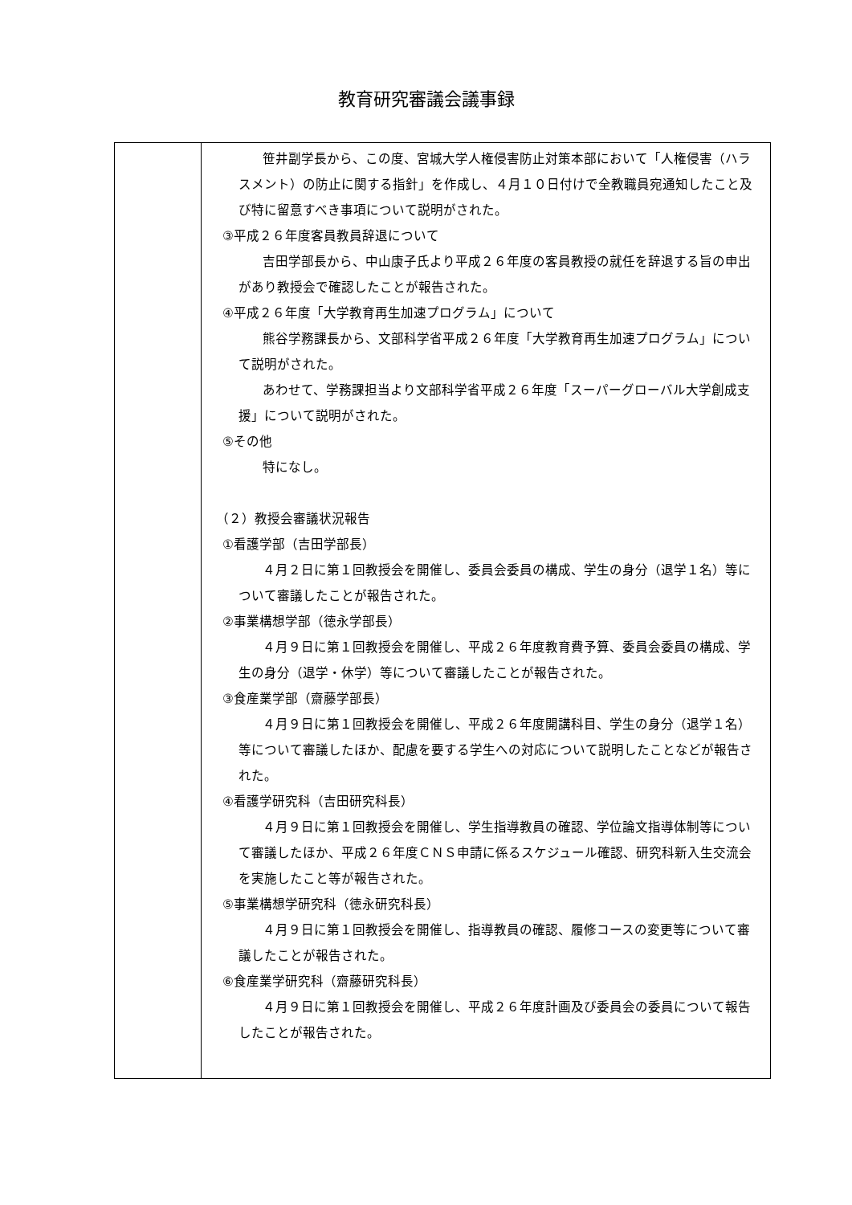教育研究審議会議事録
| | 笹井副学長から、この度、宮城大学人権侵害防止対策本部において「人権侵害（ハラスメント）の防止に関する指針」を作成し、４月１０日付けで全教職員宛通知したこと及び特に留意すべき事項について説明がされた。 ③平成２６年度客員教員辞退について 吉田学部長から、中山康子氏より平成２６年度の客員教授の就任を辞退する旨の申出があり教授会で確認したことが報告された。 ④平成２６年度「大学教育再生加速プログラム」について 熊谷学務課長から、文部科学省平成２６年度「大学教育再生加速プログラム」について説明がされた。 あわせて、学務課担当より文部科学省平成２６年度「スーパーグローバル大学創成支援」について説明がされた。 ⑤その他 特になし。 （２）教授会審議状況報告 ①看護学部（吉田学部長） ４月２日に第１回教授会を開催し、委員会委員の構成、学生の身分（退学１名）等について審議したことが報告された。 ②事業構想学部（徳永学部長） ４月９日に第１回教授会を開催し、平成２６年度教育費予算、委員会委員の構成、学生の身分（退学・休学）等について審議したことが報告された。 ③食産業学部（齋藤学部長） ４月９日に第１回教授会を開催し、平成２６年度開講科目、学生の身分（退学１名）等について審議したほか、配慮を要する学生への対応について説明したことなどが報告された。 ④看護学研究科（吉田研究科長） ４月９日に第１回教授会を開催し、学生指導教員の確認、学位論文指導体制等について審議したほか、平成２６年度ＣＮＳ申請に係るスケジュール確認、研究科新入生交流会を実施したこと等が報告された。 ⑤事業構想学研究科（徳永研究科長） ４月９日に第１回教授会を開催し、指導教員の確認、履修コースの変更等について審議したことが報告された。 ⑥食産業学研究科（齋藤研究科長） ４月９日に第１回教授会を開催し、平成２６年度計画及び委員会の委員について報告したことが報告された。 |